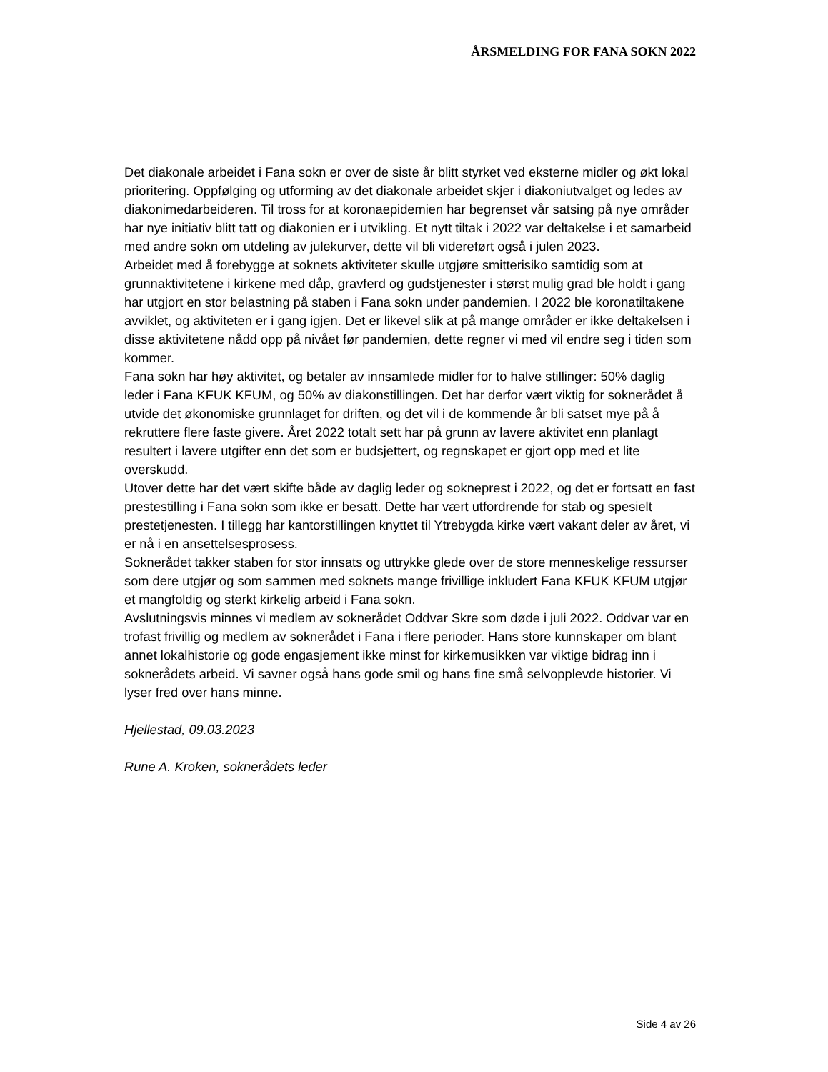ÅRSMELDING FOR FANA SOKN 2022
Det diakonale arbeidet i Fana sokn er over de siste år blitt styrket ved eksterne midler og økt lokal prioritering. Oppfølging og utforming av det diakonale arbeidet skjer i diakoniutvalget og ledes av diakonimedarbeideren. Til tross for at koronaepidemien har begrenset vår satsing på nye områder har nye initiativ blitt tatt og diakonien er i utvikling. Et nytt tiltak i 2022 var deltakelse i et samarbeid med andre sokn om utdeling av julekurver, dette vil bli videreført også i julen 2023.
Arbeidet med å forebygge at soknets aktiviteter skulle utgjøre smitterisiko samtidig som at grunnaktivitetene i kirkene med dåp, gravferd og gudstjenester i størst mulig grad ble holdt i gang har utgjort en stor belastning på staben i Fana sokn under pandemien. I 2022 ble koronatiltakene avviklet, og aktiviteten er i gang igjen. Det er likevel slik at på mange områder er ikke deltakelsen i disse aktivitetene nådd opp på nivået før pandemien, dette regner vi med vil endre seg i tiden som kommer.
Fana sokn har høy aktivitet, og betaler av innsamlede midler for to halve stillinger: 50% daglig leder i Fana KFUK KFUM, og 50% av diakonstillingen. Det har derfor vært viktig for soknerådet å utvide det økonomiske grunnlaget for driften, og det vil i de kommende år bli satset mye på å rekruttere flere faste givere. Året 2022 totalt sett har på grunn av lavere aktivitet enn planlagt resultert i lavere utgifter enn det som er budsjettert, og regnskapet er gjort opp med et lite overskudd.
Utover dette har det vært skifte både av daglig leder og sokneprest i 2022, og det er fortsatt en fast prestestilling i Fana sokn som ikke er besatt. Dette har vært utfordrende for stab og spesielt prestetjenesten. I tillegg har kantorstillingen knyttet til Ytrebygda kirke vært vakant deler av året, vi er nå i en ansettelsesprosess.
Soknerådet takker staben for stor innsats og uttrykke glede over de store menneskelige ressurser som dere utgjør og som sammen med soknets mange frivillige inkludert Fana KFUK KFUM utgjør et mangfoldig og sterkt kirkelig arbeid i Fana sokn.
Avslutningsvis minnes vi medlem av soknerådet Oddvar Skre som døde i juli 2022. Oddvar var en trofast frivillig og medlem av soknerådet i Fana i flere perioder. Hans store kunnskaper om blant annet lokalhistorie og gode engasjement ikke minst for kirkemusikken var viktige bidrag inn i soknerådets arbeid. Vi savner også hans gode smil og hans fine små selvopplevde historier. Vi lyser fred over hans minne.
Hjellestad, 09.03.2023
Rune A. Kroken, soknerådets leder
Side 4 av 26